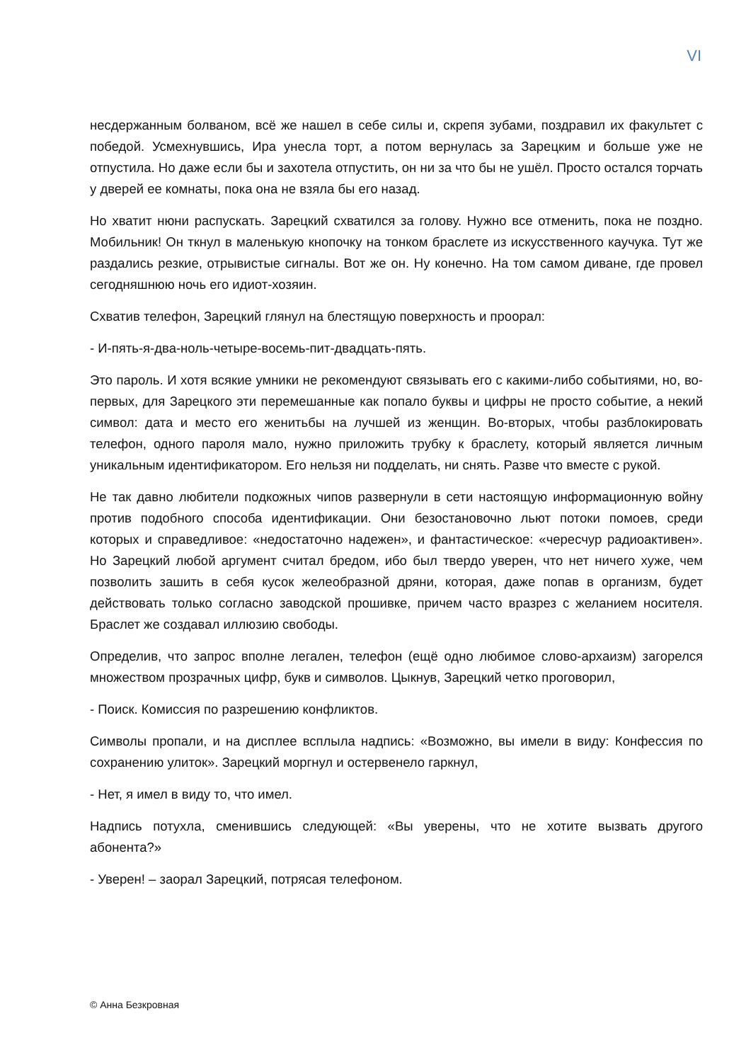VI
несдержанным болваном, всё же нашел в себе силы и, скрепя зубами, поздравил их факультет с победой. Усмехнувшись, Ира унесла торт, а потом вернулась за Зарецким и больше уже не отпустила. Но даже если бы и захотела отпустить, он ни за что бы не ушёл. Просто остался торчать у дверей ее комнаты, пока она не взяла бы его назад.
Но хватит нюни распускать. Зарецкий схватился за голову. Нужно все отменить, пока не поздно. Мобильник! Он ткнул в маленькую кнопочку на тонком браслете из искусственного каучука. Тут же раздались резкие, отрывистые сигналы. Вот же он. Ну конечно. На том самом диване, где провел сегодняшнюю ночь его идиот-хозяин.
Схватив телефон, Зарецкий глянул на блестящую поверхность и проорал:
- И-пять-я-два-ноль-четыре-восемь-пит-двадцать-пять.
Это пароль. И хотя всякие умники не рекомендуют связывать его с какими-либо событиями, но, во-первых, для Зарецкого эти перемешанные как попало буквы и цифры не просто событие, а некий символ: дата и место его женитьбы на лучшей из женщин. Во-вторых, чтобы разблокировать телефон, одного пароля мало, нужно приложить трубку к браслету, который является личным уникальным идентификатором. Его нельзя ни подделать, ни снять. Разве что вместе с рукой.
Не так давно любители подкожных чипов развернули в сети настоящую информационную войну против подобного способа идентификации. Они безостановочно льют потоки помоев, среди которых и справедливое: «недостаточно надежен», и фантастическое: «чересчур радиоактивен». Но Зарецкий любой аргумент считал бредом, ибо был твердо уверен, что нет ничего хуже, чем позволить зашить в себя кусок желеобразной дряни, которая, даже попав в организм, будет действовать только согласно заводской прошивке, причем часто вразрез с желанием носителя. Браслет же создавал иллюзию свободы.
Определив, что запрос вполне легален, телефон (ещё одно любимое слово-архаизм) загорелся множеством прозрачных цифр, букв и символов. Цыкнув, Зарецкий четко проговорил,
- Поиск. Комиссия по разрешению конфликтов.
Символы пропали, и на дисплее всплыла надпись: «Возможно, вы имели в виду: Конфессия по сохранению улиток». Зарецкий моргнул и остервенело гаркнул,
- Нет, я имел в виду то, что имел.
Надпись потухла, сменившись следующей: «Вы уверены, что не хотите вызвать другого абонента?»
- Уверен! – заорал Зарецкий, потрясая телефоном.
© Анна Безкровная